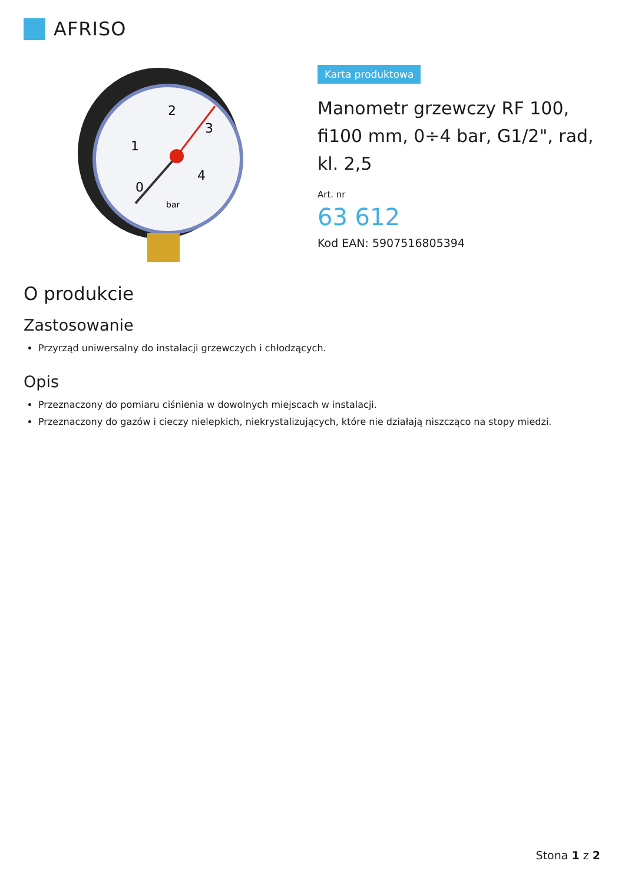AFRISO
0
1
2
3
4
bar
Karta produktowa
Manometr grzewczy RF 100, fi100 mm, 0÷4 bar, G1/2", rad, kl. 2,5
Art. nr
63 612
Kod EAN: 5907516805394
O produkcie
Zastosowanie
Przyrząd uniwersalny do instalacji grzewczych i chłodzących.
Opis
Przeznaczony do pomiaru ciśnienia w dowolnych miejscach w instalacji.
Przeznaczony do gazów i cieczy nielepkich, niekrystalizujących, które nie działają niszcząco na stopy miedzi.
Stona 1 z 2